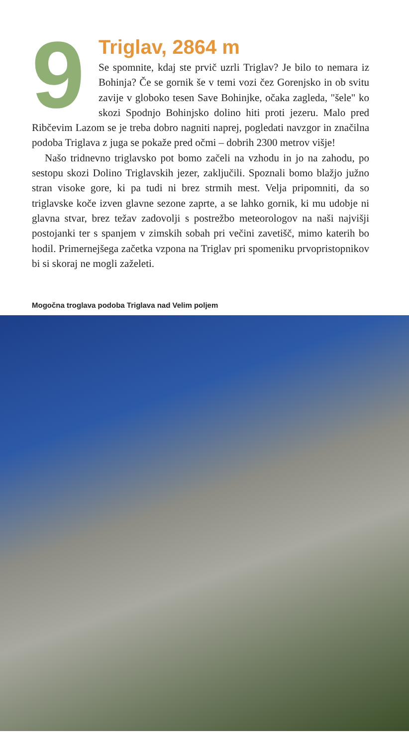9
Triglav, 2864 m
Se spomnite, kdaj ste prvič uzrli Triglav? Je bilo to nemara iz Bohinja? Če se gornik še v temi vozi čez Gorenjsko in ob svitu zavije v globoko tesen Save Bohinjke, očaka zagleda, "šele" ko skozi Spodnjo Bohinjsko dolino hiti proti jezeru. Malo pred Ribčevim Lazom se je treba dobro nagniti naprej, pogledati navzgor in značilna podoba Triglava z juga se pokaže pred očmi – dobrih 2300 metrov višje!
Našo tridnevno triglavsko pot bomo začeli na vzhodu in jo na zahodu, po sestopu skozi Dolino Triglavskih jezer, zaključili. Spoznali bomo blažjo južno stran visoke gore, ki pa tudi ni brez strmih mest. Velja pripomniti, da so triglavske koče izven glavne sezone zaprte, a se lahko gornik, ki mu udobje ni glavna stvar, brez težav zadovolji s postrežbo meteorologov na naši najvišji postojanki ter s spanjem v zimskih sobah pri večini zavetišč, mimo katerih bo hodil. Primernejšega začetka vzpona na Triglav pri spomeniku prvopristopnikov bi si skoraj ne mogli zaželeti.
Mogočna troglava podoba Triglava nad Velim poljem